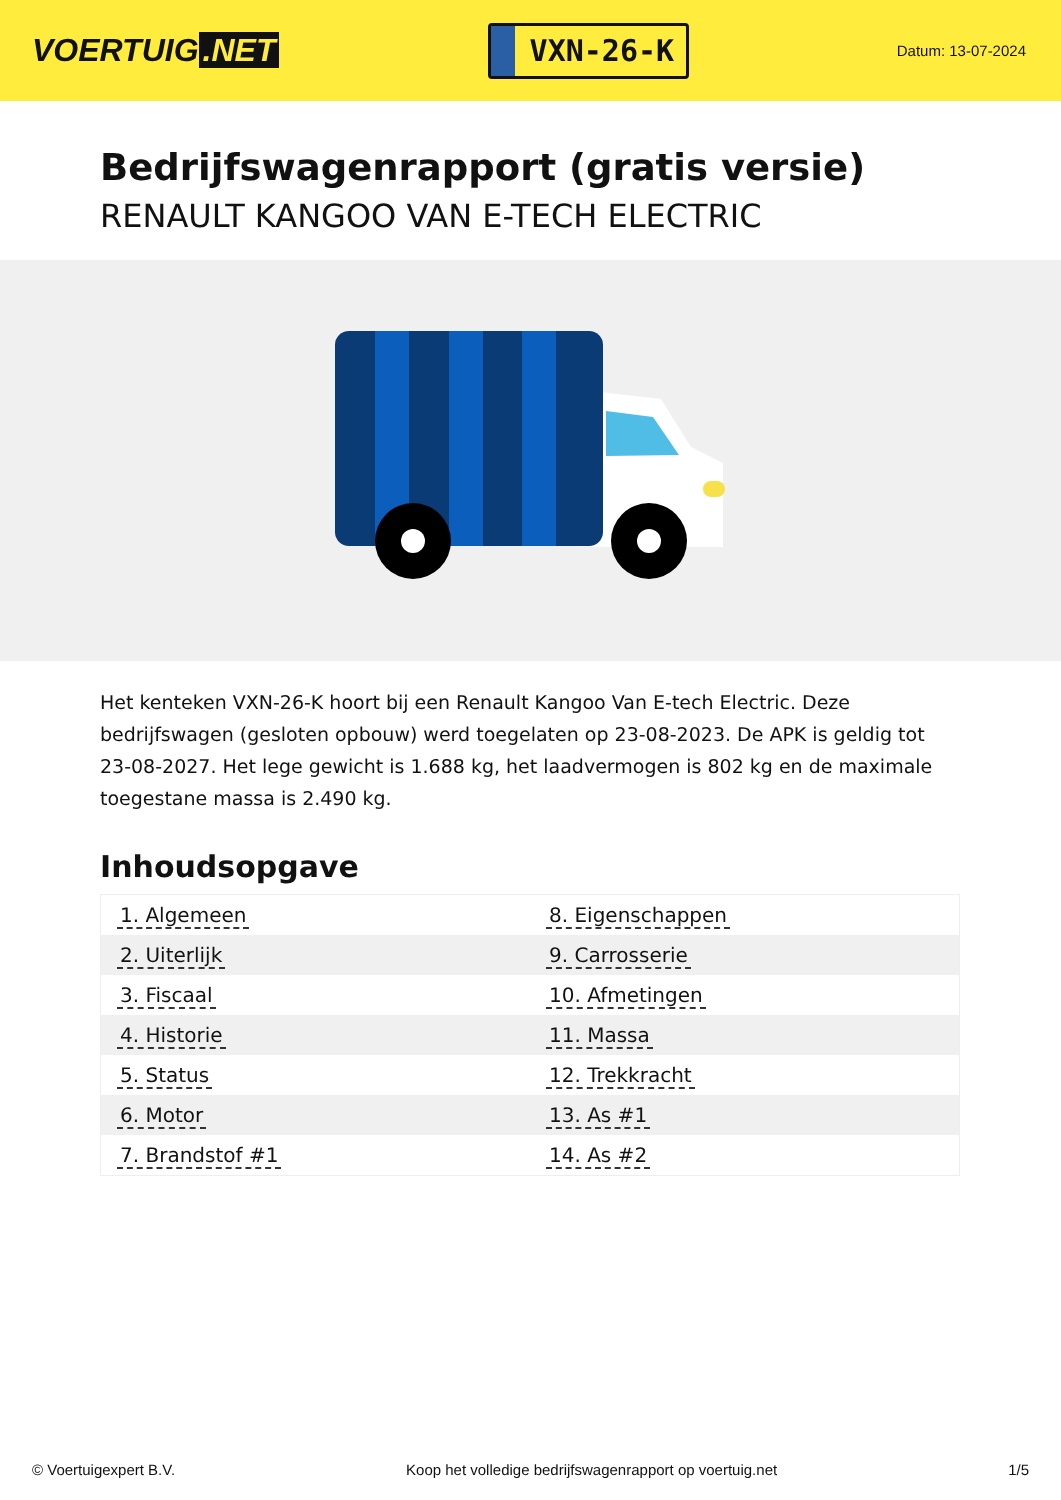VOERTUIG.NET
VXN-26-K
Datum: 13-07-2024
Bedrijfswagenrapport (gratis versie)
RENAULT KANGOO VAN E-TECH ELECTRIC
Het kenteken VXN-26-K hoort bij een Renault Kangoo Van E-tech Electric. Deze bedrijfswagen (gesloten opbouw) werd toegelaten op 23-08-2023. De APK is geldig tot 23-08-2027. Het lege gewicht is 1.688 kg, het laadvermogen is 802 kg en de maximale toegestane massa is 2.490 kg.
Inhoudsopgave
| 1. Algemeen | 8. Eigenschappen |
| 2. Uiterlijk | 9. Carrosserie |
| 3. Fiscaal | 10. Afmetingen |
| 4. Historie | 11. Massa |
| 5. Status | 12. Trekkracht |
| 6. Motor | 13. As #1 |
| 7. Brandstof #1 | 14. As #2 |
© Voertuigexpert B.V. Koop het volledige bedrijfswagenrapport op voertuig.net 1/5